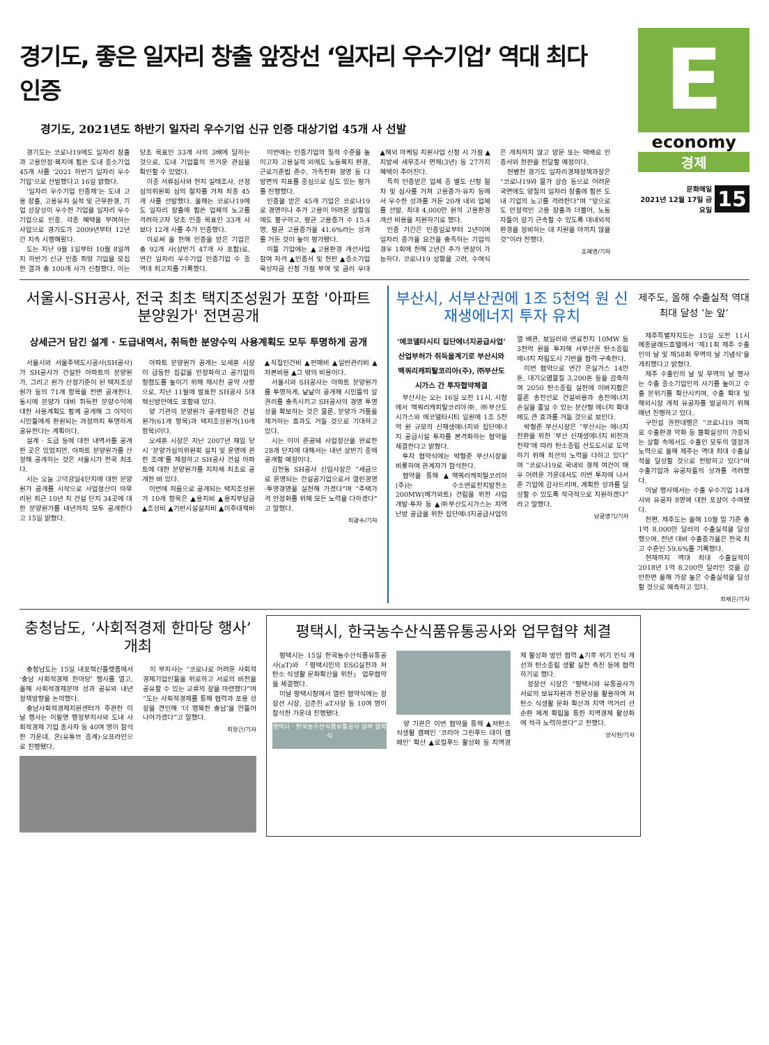경기도, 좋은 일자리 창출 앞장선 ‘일자리 우수기업’ 역대 최다 인증
경기도, 2021년도 하반기 일자리 우수기업 신규 인증 대상기업 45개 사 선발
경기도는 코로나19에도 일자리 창출과 고용안정·복지에 힘쓴 도내 중소기업 45개 사를 ‘2021 하반기 일자리 우수기업’으로 선발했다고 16일 밝혔다.
‘일자리 우수기업 인증제’는 도내 고용 창출, 고용유지 실적 및 근무환경, 기업 성장성이 우수한 기업을 일자리 우수기업으로 인증, 각종 혜택을 부여하는 사업으로 경기도가 2009년부터 12년간 지속 시행해왔다.
도는 지난 9월 1일부터 10월 8일까지 하반기 신규 인증 희망 기업을 모집한 결과 총 100개 사가 신청했다. 이는 당초 목표인 33개 사의 3배에 달하는 것으로, 도내 기업들의 뜨거운 관심을 확인할 수 있었다.
이중 서류심사와 현지 실태조사, 선정심의위원회 심의 절차를 거쳐 최종 45개 사를 선발했다. 올해는 코로나19에도 일자리 창출에 힘쓴 업체의 노고를 격려하고자 당초 인증 목표인 33개 사보다 12개 사를 추가 인증했다.
이로써 올 한해 인증을 받은 기업은 총 92개 사(상반기 47개 사 포함)로, 연간 일자리 우수기업 인증기업 수 중 역대 최고치를 기록했다.
이번에는 인증기업의 질적 수준을 높이고자 고용실적 외에도 노동복지 환경, 근로기준법 준수, 가족친화 경영 등 다방면의 지표를 중심으로 심도 있는 평가를 진행했다.
인증을 받은 45개 기업은 코로나19로 경영이나 추가 고용이 어려운 상황임에도 불구하고, 평균 고용증가 수 15.4명, 평균 고용증가율 41.6%라는 성과를 거둔 것이 높이 평가됐다.
이들 기업에는 ▲고용환경 개선사업 참여 자격 ▲인증서 및 현판 ▲중소기업육성자금 신청 가점 부여 및 금리 우대 ▲해외 마케팅 지원사업 신청 시 가점 ▲지방세 세무조사 면제(3년) 등 27가지 혜택이 주어진다.
특히 인증받은 업체 중 별도 신청 절차 및 심사를 거쳐 고용증가·유지 등에서 우수한 성과를 거둔 20개 내외 업체를 선발, 최대 4,000만 원의 고용환경개선 비용을 지원하기로 했다.
인증 기간은 인증일로부터 2년이며 일자리 증가율 요건을 충족하는 기업의 경우 1회에 한해 2년간 추가 연장이 가능하다. 코로나19 상황을 고려, 수여식은 개최하지 않고 방문 또는 택배로 인증서와 현판을 전달할 예정이다.
현병천 경기도 일자리경제정책과장은 “코로나19와 물가 상승 등으로 어려운 국면에도 양질의 일자리 창출에 힘쓴 도내 기업의 노고를 격려한다”며 “앞으로도 안정적인 고용 창출과 더불어, 노동자들이 장기 근속할 수 있도록 대내외적 환경을 정비하는 데 지원을 아끼지 않을 것”이라 전했다.
조혜영/기자
E
economy
경제
문화매일
2021년 12월 17일 금요일
15
서울시-SH공사, 전국 최초 택지조성원가 포함 '아파트 분양원가' 전면공개
상세근거 담긴 설계 · 도급내역서, 취득한 분양수익 사용계획도 모두 투명하게 공개
서울시와 서울주택도시공사(SH공사)가 SH공사가 건설한 아파트의 분양원가, 그리고 원가 산정기준이 된 택지조성원가 등의 71개 항목을 전면 공개한다. 동시에 분양가 대비 취득한 분양수익에 대한 사용계획도 함께 공개해 그 이익이 시민들에게 환원되는 과정까지 투명하게 공유한다는 계획이다.
설계 · 도급 등에 대한 내역서를 공개한 곳은 있었지만, 아파트 분양원가를 산정해 공개하는 것은 서울시가 전국 최초다.
시는 오늘 고덕강일4단지에 대한 분양원가 공개를 시작으로 사업정산이 마무리된 최근 10년 치 건설 단지 34곳에 대한 분양원가를 내년까지 모두 공개한다고 15일 밝혔다.
아파트 분양원가 공개는 오세훈 시장이 급등한 집값을 안정화하고 공기업의 청렴도를 높이기 위해 제시한 공약 사항으로, 지난 11월에 발표한 SH공사 5대 혁신방안에도 포함돼 있다.
양 기관의 분양원가 공개항목은 건설원가(61개 항목)과 택지조성원가(10개 항목)이다.
오세훈 시장은 지난 2007년 재임 당시 ‘분양가심의위원회 설치 및 운영에 관한 조례’를 제정하고 SH공사 건설 아파트에 대한 분양원가를 지자체 최초로 공개한 바 있다.
이번에 처음으로 공개되는 택지조성원가 10개 항목은 ▲용지비 ▲용지부담금 ▲조성비 ▲기반시설설치비 ▲이주대책비 ▲직접인건비 ▲판매비 ▲일반관리비 ▲자본비용 ▲그 밖의 비용이다.
서울시와 SH공사는 아파트 분양원가를 투명하게, 낱낱이 공개해 시민들의 알 권리를 충족시키고 SH공사의 경영 투명성을 확보하는 것은 물론, 분양가 거품을 제거하는 효과도 거둘 것으로 기대하고 있다.
시는 이미 준공돼 사업정산을 완료한 28개 단지에 대해서는 내년 상반기 중에 공개할 예정이다.
김헌동 SH공사 신임사장은 “세금으로 운영되는 건설공기업으로서 열린경영·투명경영을 실현해 가겠다”며 “주택가격 안정화를 위해 모든 노력을 다하겠다”고 말했다.
최광수/기자
부산시, 서부산권에 1조 5천억 원 신재생에너지 투자 유치
‘에코델타시티 집단에너지공급사업’산업부허가 취득을계기로 부산시와 맥쿼리캐피탈코리아(주), ㈜부산도시가스 간 투자협약체결
부산시는 오는 16일 오전 11시, 시청에서 맥쿼리캐피탈코리아㈜, ㈜부산도시가스와 에코델타시티 일원에 1조 5천억 원 규모의 신재생에너지와 집단에너지 공급시설 투자를 본격화하는 협약을 체결한다고 밝혔다.
투자 협약식에는 박형준 부산시장을 비롯하여 관계자가 참석한다.
협약을 통해 ▲맥쿼리캐피탈코리아(주)는 수소연료전지발전소 200MW(메가와트) 건립을 위한 사업개발·투자 등 ▲㈜부산도시가스는 지역난방 공급을 위한 집단에너지공급사업의 열 배관, 보일러와 연료전지 10MW 등 3천억 원을 투자해 서부산권 탄소중립 에너지 자립도시 기반을 협력·구축한다.
이번 협약으로 연간 온실가스 14만톤, 대기오염물질 3,200톤 등을 감축하여 2050 탄소중립 실현에 이바지함은 물론 송전선로 건설비용과 송전에너지 손실을 줄일 수 있는 분산형 에너지 확대에도 큰 효과를 거둘 것으로 보인다.
박형준 부산시장은 “부산시는 에너지전환을 위한 ‘부산 신재생에너지 비전과 전략’에 따라 탄소중립 선도도시로 도약하기 위해 최선의 노력을 다하고 있다”며 “코로나19로 국내외 경제 여건이 매우 어려운 가운데서도 이번 투자에 나서준 기업에 감사드리며, 계획한 성과를 달성할 수 있도록 적극적으로 지원하겠다”라고 말했다.
남궁영기/기자
제주도, 올해 수출실적 역대 최대 달성 ‘눈 앞’
제주특별자치도는 15일 오전 11시 메종글래드호텔에서 ‘제11회 제주 수출인의 날 및 제58회 무역의 날 기념식’을 개최했다고 밝혔다.
제주 수출인의 날 및 무역의 날 행사는 수출 중소기업인의 사기를 높이고 수출 분위기를 확산시키며, 수출 확대 및 해외시장 개척 유공자를 발굴하기 위해 매년 진행하고 있다.
구만섭 권한대행은 “코로나19 여파로 수출환경 악화 등 불확실성이 가중되는 상황 속에서도 수출인 모두의 열정과 노력으로 올해 제주는 역대 최대 수출실적을 달성할 것으로 전망하고 있다”며 수출기업과 유공자들의 성과를 격려했다.
이날 행사에서는 수출 우수기업 14개사와 유공자 8명에 대한 포상이 수여됐다.
한편, 제주도는 올해 10월 말 기준 총 1억 8,000만 달러의 수출실적을 달성했으며, 전년 대비 수출증가율은 전국 최고 수준인 59.6%를 기록했다.
현재까지 역대 최대 수출실적이 2018년 1억 8,200만 달러인 것을 감안한면 올해 가장 높은 수출실적을 달성할 것으로 예측하고 있다.
최재은/기자
충청남도, ‘사회적경제 한마당 행사’ 개최
충청남도는 15일 내포혁신플랫폼에서 ‘충남 사회적경제 한마당’ 행사를 열고, 올해 사회적경제분야 성과 공유와 내년 정책방향을 논의했다.
충남사회적경제지원센터가 주관한 이날 행사는 이필영 행정부지사와 도내 사회적경제 기업 종사자 등 40여 명이 참석한 가운데, 온(유튜브 중계)·오프라인으로 진행됐다.
이 부지사는 “코로나로 어려운 사회적경제기업인들을 위로하고 서로의 비전을 공유할 수 있는 교류의 장을 마련했다”며 “도는 사회적경제를 통해 협력과 포용 성장을 견인해 ‘더 행복한 충남’을 만들어 나아가겠다”고 말했다.
최정근/기자
평택시, 한국농수산식품유통공사와 업무협약 체결
평택시는 15일 한국농수산식품유통공사(aT)와 「평택시민의 ESG실천과 저탄소 식생활 문화확산을 위한」 업무협약을 체결했다.
이날 평택시청에서 열린 협약식에는 정장선 시장, 김춘진 aT사장 등 10여 명이 참석한 가운데 진행됐다.
평택시 · 한국농수산식품유통공사 업무 협약식
양 기관은 이번 협약을 통해 ▲저탄소 식생활 캠페인 ‘코리아 그린푸드 데이 캠페인’ 확산 ▲로컬푸드 활성화 등 지역경제 활성화 방안 협력 ▲기후 위기 인식 개선과 탄소중립 생활 실천 촉진 등에 협력하기로 했다.
정장선 시장은 “평택시와 유통공사가 서로의 보유자원과 전문성을 활용하여 저탄소 식생활 문화 확산과 지역 먹거리 선순환 체계 확립을 통한 지역경제 활성화에 적극 노력하겠다”고 전했다.
양시현/기자